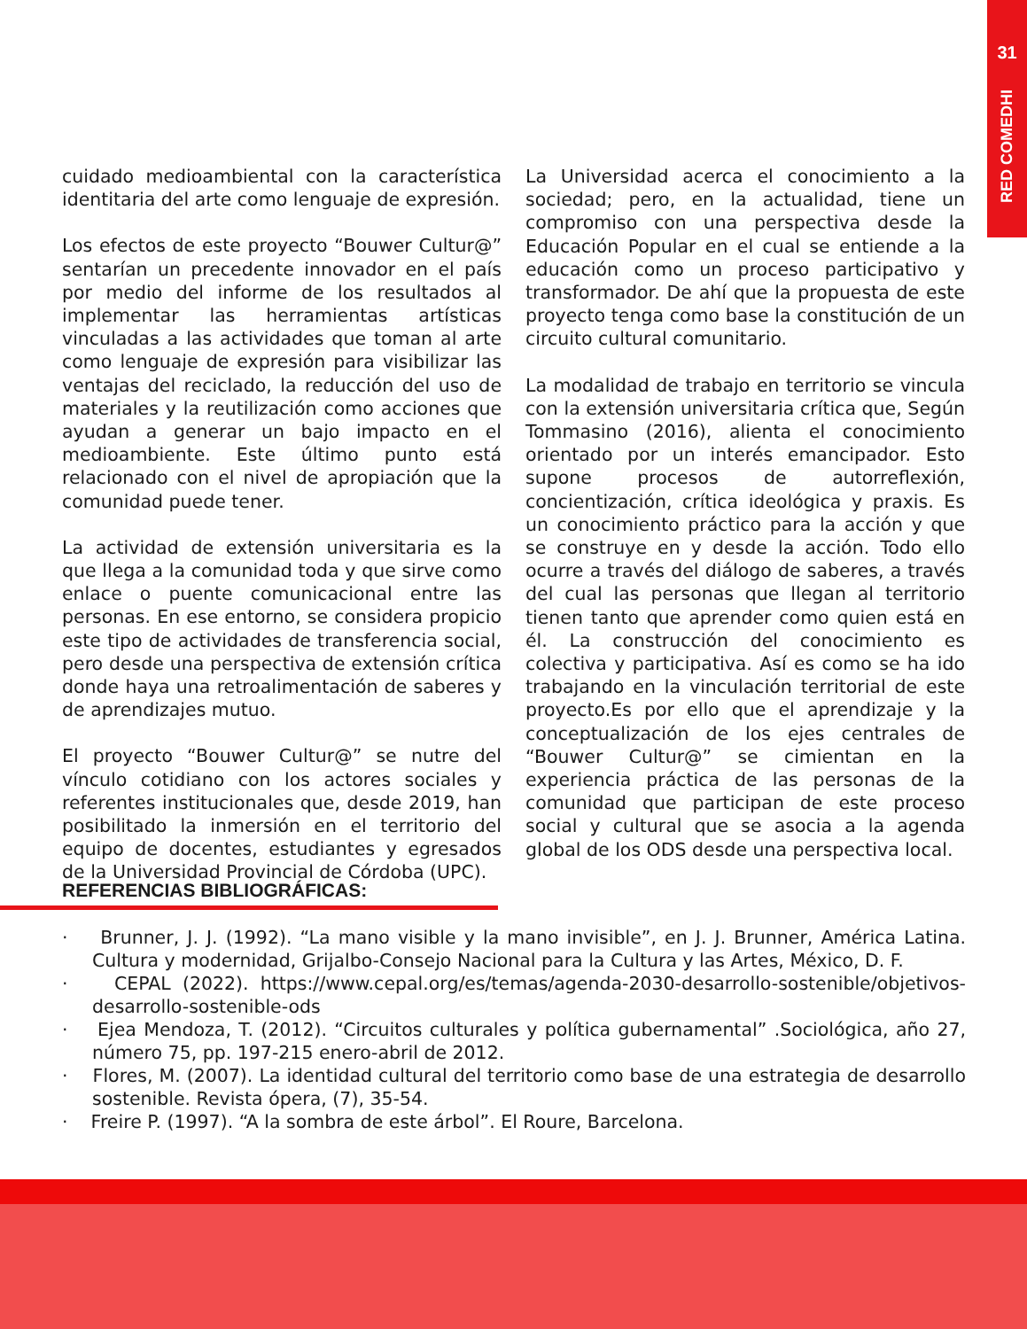31
RED COMEDHI
cuidado medioambiental con la característica identitaria del arte como lenguaje de expresión.
Los efectos de este proyecto “Bouwer Cultur@” sentarían un precedente innovador en el país por medio del informe de los resultados al implementar las herramientas artísticas vinculadas a las actividades que toman al arte como lenguaje de expresión para visibilizar las ventajas del reciclado, la reducción del uso de materiales y la reutilización como acciones que ayudan a generar un bajo impacto en el medioambiente. Este último punto está relacionado con el nivel de apropiación que la comunidad puede tener.
La actividad de extensión universitaria es la que llega a la comunidad toda y que sirve como enlace o puente comunicacional entre las personas. En ese entorno, se considera propicio este tipo de actividades de transferencia social, pero desde una perspectiva de extensión crítica donde haya una retroalimentación de saberes y de aprendizajes mutuo.
El proyecto “Bouwer Cultur@” se nutre del vínculo cotidiano con los actores sociales y referentes institucionales que, desde 2019, han posibilitado la inmersión en el territorio del equipo de docentes, estudiantes y egresados de la Universidad Provincial de Córdoba (UPC).
La Universidad acerca el conocimiento a la sociedad; pero, en la actualidad, tiene un compromiso con una perspectiva desde la Educación Popular en el cual se entiende a la educación como un proceso participativo y transformador. De ahí que la propuesta de este proyecto tenga como base la constitución de un circuito cultural comunitario.
La modalidad de trabajo en territorio se vincula con la extensión universitaria crítica que, Según Tommasino (2016), alienta el conocimiento orientado por un interés emancipador. Esto supone procesos de autorreflexión, concientización, crítica ideológica y praxis. Es un conocimiento práctico para la acción y que se construye en y desde la acción. Todo ello ocurre a través del diálogo de saberes, a través del cual las personas que llegan al territorio tienen tanto que aprender como quien está en él. La construcción del conocimiento es colectiva y participativa. Así es como se ha ido trabajando en la vinculación territorial de este proyecto.Es por ello que el aprendizaje y la conceptualización de los ejes centrales de “Bouwer Cultur@” se cimientan en la experiencia práctica de las personas de la comunidad que participan de este proceso social y cultural que se asocia a la agenda global de los ODS desde una perspectiva local.
REFERENCIAS BIBLIOGRÁFICAS:
· Brunner, J. J. (1992). “La mano visible y la mano invisible”, en J. J. Brunner, América Latina. Cultura y modernidad, Grijalbo-Consejo Nacional para la Cultura y las Artes, México, D. F.
· CEPAL (2022). https://www.cepal.org/es/temas/agenda-2030-desarrollo-sostenible/objetivos-desarrollo-sostenible-ods
· Ejea Mendoza, T. (2012). “Circuitos culturales y política gubernamental” .Sociológica, año 27, número 75, pp. 197-215 enero-abril de 2012.
· Flores, M. (2007). La identidad cultural del territorio como base de una estrategia de desarrollo sostenible. Revista ópera, (7), 35-54.
· Freire P. (1997). “A la sombra de este árbol”. El Roure, Barcelona.